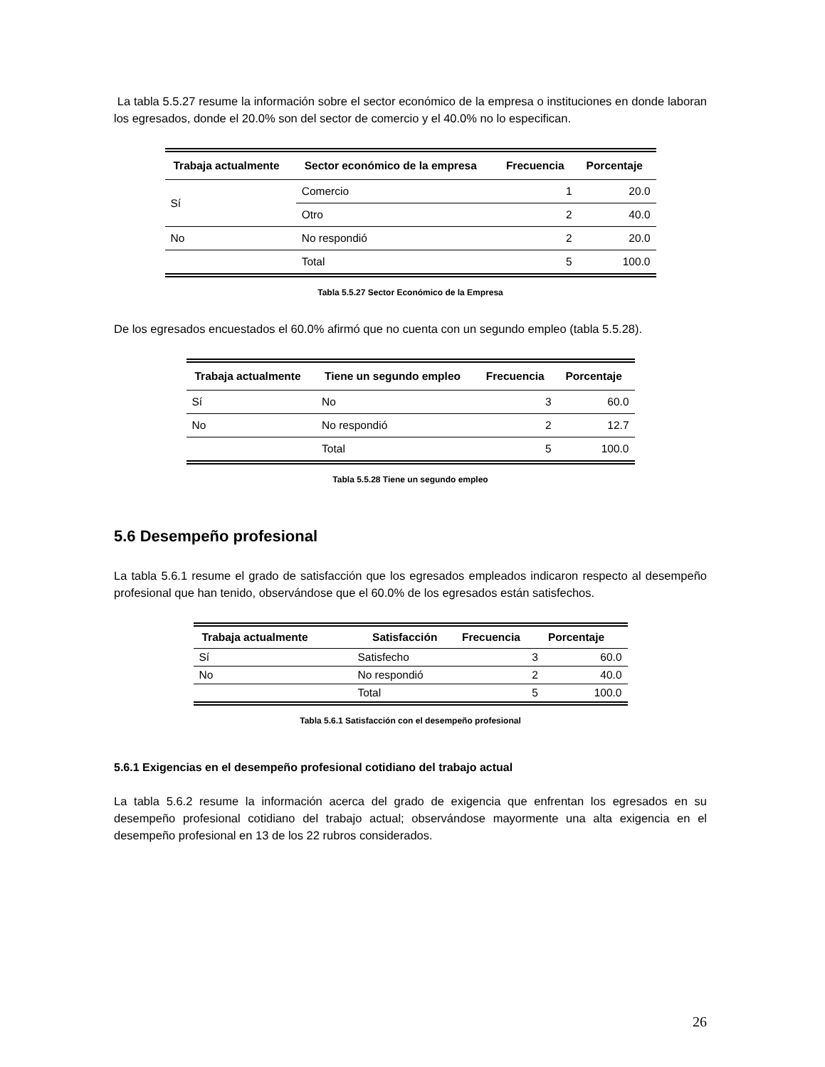La tabla 5.5.27 resume la información sobre el sector económico de la empresa o instituciones en donde laboran los egresados, donde el 20.0% son del sector de comercio y el 40.0% no lo especifican.
| Trabaja actualmente | Sector económico de la empresa | Frecuencia | Porcentaje |
| --- | --- | --- | --- |
| Sí | Comercio | 1 | 20.0 |
| | Otro | 2 | 40.0 |
| No | No respondió | 2 | 20.0 |
| | Total | 5 | 100.0 |
Tabla 5.5.27 Sector Económico de la Empresa
De los egresados encuestados el 60.0% afirmó que no cuenta con un segundo empleo (tabla 5.5.28).
| Trabaja actualmente | Tiene un segundo empleo | Frecuencia | Porcentaje |
| --- | --- | --- | --- |
| Sí | No | 3 | 60.0 |
| No | No respondió | 2 | 12.7 |
| | Total | 5 | 100.0 |
Tabla 5.5.28 Tiene un segundo empleo
5.6 Desempeño profesional
La tabla 5.6.1 resume el grado de satisfacción que los egresados empleados indicaron respecto al desempeño profesional que han tenido, observándose que el 60.0% de los egresados están satisfechos.
| Trabaja actualmente | Satisfacción | Frecuencia | Porcentaje |
| --- | --- | --- | --- |
| Sí | Satisfecho | 3 | 60.0 |
| No | No respondió | 2 | 40.0 |
| | Total | 5 | 100.0 |
Tabla 5.6.1 Satisfacción con el desempeño profesional
5.6.1 Exigencias en el desempeño profesional cotidiano del trabajo actual
La tabla 5.6.2 resume la información acerca del grado de exigencia que enfrentan los egresados en su desempeño profesional cotidiano del trabajo actual; observándose mayormente una alta exigencia en el desempeño profesional en 13 de los 22 rubros considerados.
26